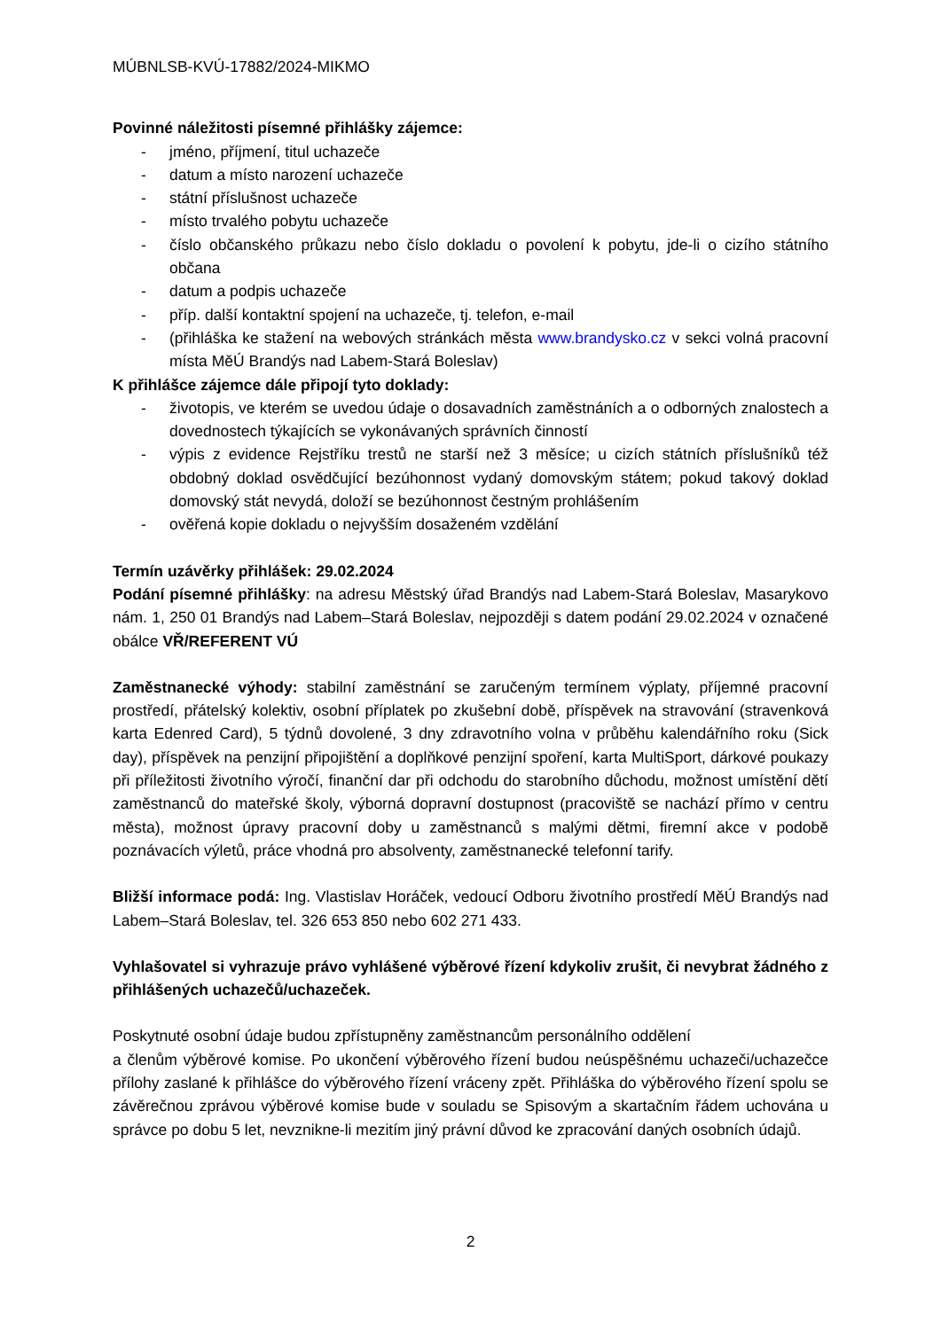MÚBNLSB-KVÚ-17882/2024-MIKMO
Povinné náležitosti písemné přihlášky zájemce:
- jméno, příjmení, titul uchazeče
- datum a místo narození uchazeče
- státní příslušnost uchazeče
- místo trvalého pobytu uchazeče
- číslo občanského průkazu nebo číslo dokladu o povolení k pobytu, jde-li o cizího státního občana
- datum a podpis uchazeče
- příp. další kontaktní spojení na uchazeče, tj. telefon, e-mail
- (přihláška ke stažení na webových stránkách města www.brandysko.cz v sekci volná pracovní místa MěÚ Brandýs nad Labem-Stará Boleslav)
K přihlášce zájemce dále připojí tyto doklady:
- životopis, ve kterém se uvedou údaje o dosavadních zaměstnáních a o odborných znalostech a dovednostech týkajících se vykonávaných správních činností
- výpis z evidence Rejstříku trestů ne starší než 3 měsíce; u cizích státních příslušníků též obdobný doklad osvědčující bezúhonnost vydaný domovským státem; pokud takový doklad domovský stát nevydá, doloží se bezúhonnost čestným prohlášením
- ověřená kopie dokladu o nejvyšším dosaženém vzdělání
Termín uzávěrky přihlášek: 29.02.2024
Podání písemné přihlášky: na adresu Městský úřad Brandýs nad Labem-Stará Boleslav, Masarykovo nám. 1, 250 01 Brandýs nad Labem–Stará Boleslav, nejpozději s datem podání 29.02.2024 v označené obálce VŘ/REFERENT VÚ
Zaměstnanecké výhody: stabilní zaměstnání se zaručeným termínem výplaty, příjemné pracovní prostředí, přátelský kolektiv, osobní příplatek po zkušební době, příspěvek na stravování (stravenková karta Edenred Card), 5 týdnů dovolené, 3 dny zdravotního volna v průběhu kalendářního roku (Sick day), příspěvek na penzijní připojištění a doplňkové penzijní spoření, karta MultiSport, dárkové poukazy při příležitosti životního výročí, finanční dar při odchodu do starobního důchodu, možnost umístění dětí zaměstnanců do mateřské školy, výborná dopravní dostupnost (pracoviště se nachází přímo v centru města), možnost úpravy pracovní doby u zaměstnanců s malými dětmi, firemní akce v podobě poznávacích výletů, práce vhodná pro absolventy, zaměstnanecké telefonní tarify.
Bližší informace podá: Ing. Vlastislav Horáček, vedoucí Odboru životního prostředí MěÚ Brandýs nad Labem–Stará Boleslav, tel. 326 653 850 nebo 602 271 433.
Vyhlašovatel si vyhrazuje právo vyhlášené výběrové řízení kdykoliv zrušit, či nevybrat žádného z přihlášených uchazečů/uchazeček.
Poskytnuté osobní údaje budou zpřístupněny zaměstnancům personálního oddělení
a členům výběrové komise. Po ukončení výběrového řízení budou neúspěšnému uchazeči/uchazečce přílohy zaslané k přihlášce do výběrového řízení vráceny zpět. Přihláška do výběrového řízení spolu se závěrečnou zprávou výběrové komise bude v souladu se Spisovým a skartačním řádem uchována u správce po dobu 5 let, nevznikne-li mezitím jiný právní důvod ke zpracování daných osobních údajů.
2